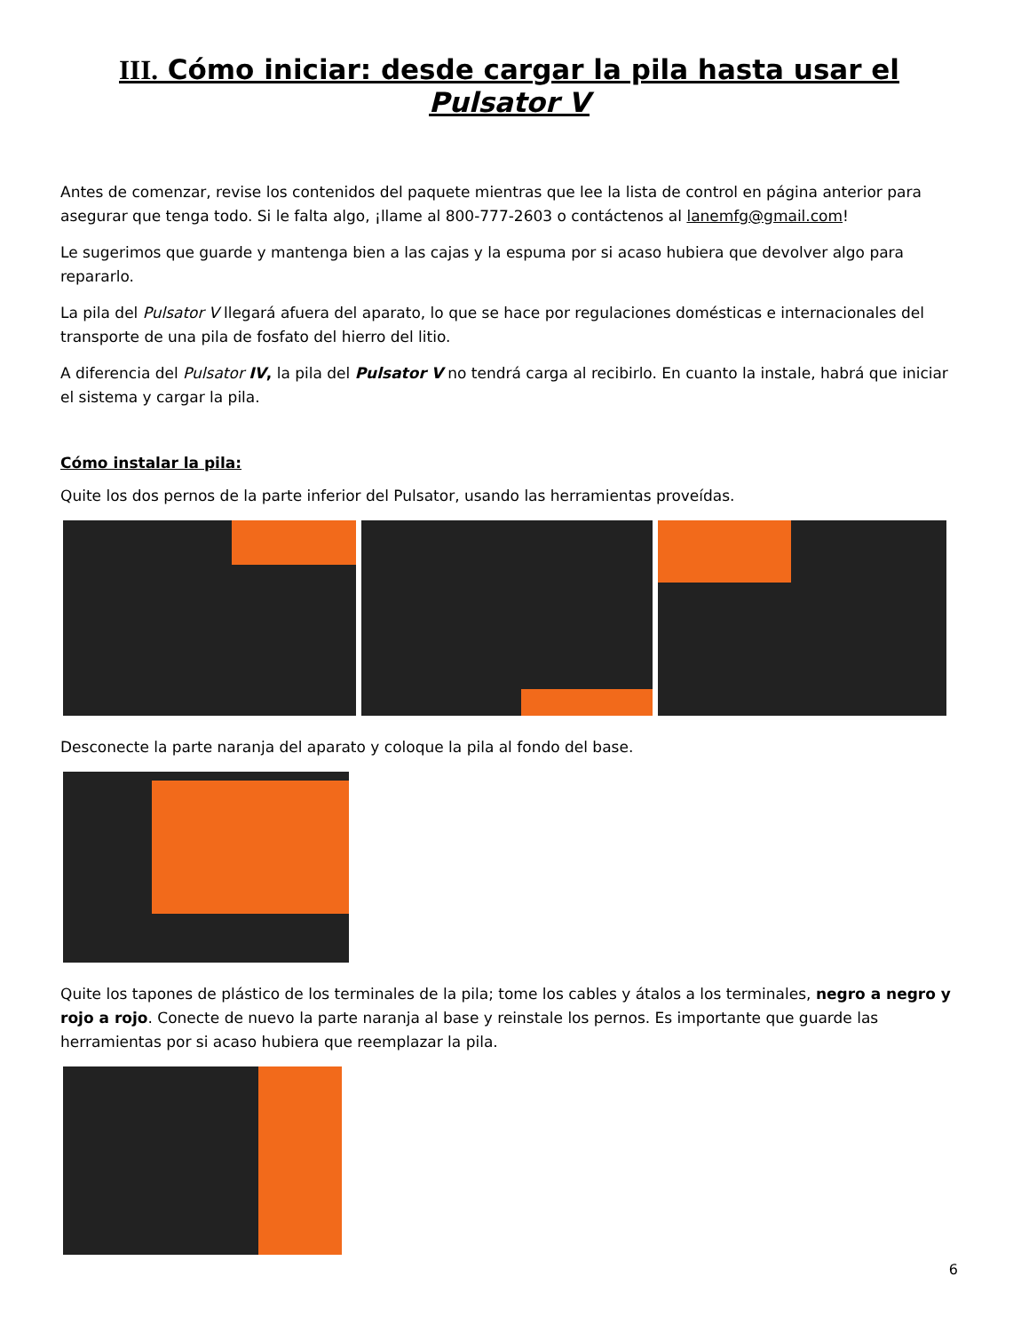III. Cómo iniciar: desde cargar la pila hasta usar el Pulsator V
Antes de comenzar, revise los contenidos del paquete mientras que lee la lista de control en página anterior para asegurar que tenga todo. Si le falta algo, ¡llame al 800-777-2603 o contáctenos al lanemfg@gmail.com!
Le sugerimos que guarde y mantenga bien a las cajas y la espuma por si acaso hubiera que devolver algo para repararlo.
La pila del Pulsator V llegará afuera del aparato, lo que se hace por regulaciones domésticas e internacionales del transporte de una pila de fosfato del hierro del litio.
A diferencia del Pulsator IV, la pila del Pulsator V no tendrá carga al recibirlo. En cuanto la instale, habrá que iniciar el sistema y cargar la pila.
Cómo instalar la pila:
Quite los dos pernos de la parte inferior del Pulsator, usando las herramientas proveídas.
Desconecte la parte naranja del aparato y coloque la pila al fondo del base.
Quite los tapones de plástico de los terminales de la pila; tome los cables y átalos a los terminales, negro a negro y rojo a rojo. Conecte de nuevo la parte naranja al base y reinstale los pernos. Es importante que guarde las herramientas por si acaso hubiera que reemplazar la pila.
6